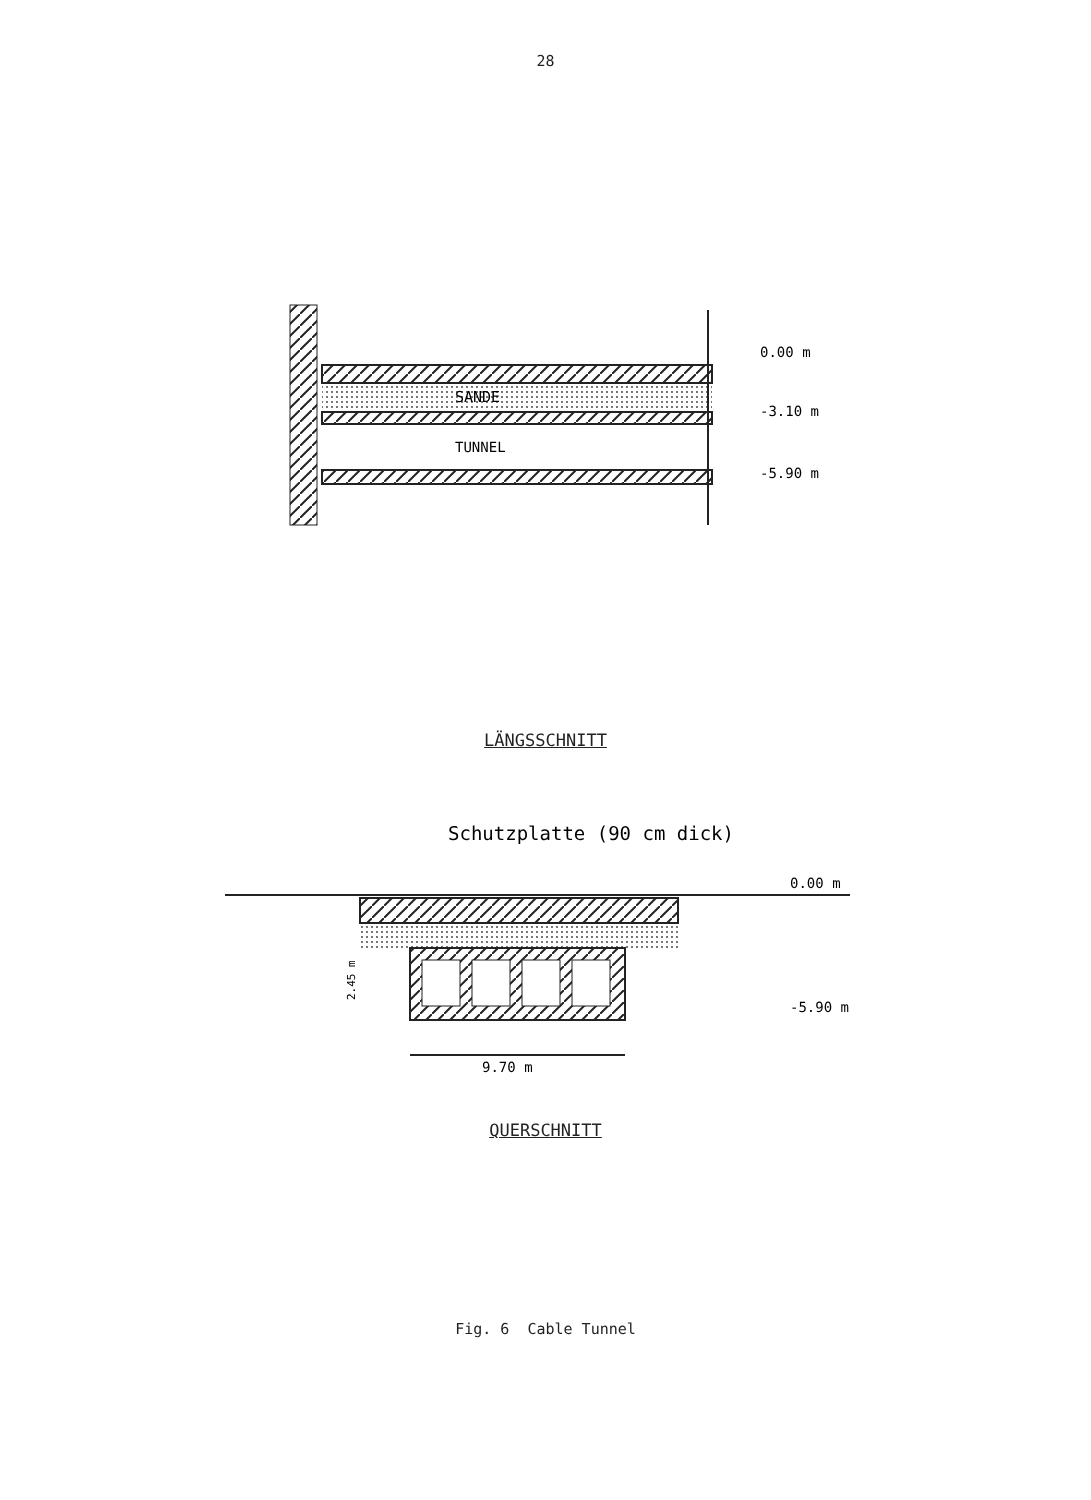28
SANDE
TUNNEL
0.00 m
-3.10 m
-5.90 m
LÄNGSSCHNITT
Schutzplatte (90 cm dick)
0.00 m
-5.90 m
2.45 m
9.70 m
QUERSCHNITT
Fig. 6 Cable Tunnel